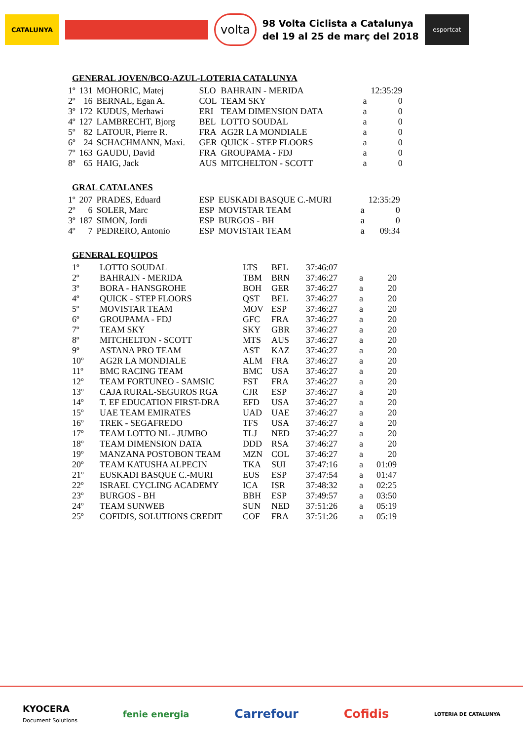CATALUNYA
volta
98 Volta Ciclista a Catalunya
del 19 al 25 de març del 2018
esportcat
GENERAL JOVEN/BCO-AZUL-LOTERIA CATALUNYA
| 1º | 131 | MOHORIC, Matej | SLO | BAHRAIN - MERIDA | | 12:35:29 |
| 2º | 16 | BERNAL, Egan A. | COL | TEAM SKY | a | 0 |
| 3º | 172 | KUDUS, Merhawi | ERI | TEAM DIMENSION DATA | a | 0 |
| 4º | 127 | LAMBRECHT, Bjorg | BEL | LOTTO SOUDAL | a | 0 |
| 5º | 82 | LATOUR, Pierre R. | FRA | AG2R LA MONDIALE | a | 0 |
| 6º | 24 | SCHACHMANN, Maxi. | GER | QUICK - STEP FLOORS | a | 0 |
| 7º | 163 | GAUDU, David | FRA | GROUPAMA - FDJ | a | 0 |
| 8º | 65 | HAIG, Jack | AUS | MITCHELTON - SCOTT | a | 0 |
GRAL CATALANES
| 1º | 207 | PRADES, Eduard | ESP | EUSKADI BASQUE C.-MURI | | 12:35:29 |
| 2º | 6 | SOLER, Marc | ESP | MOVISTAR TEAM | a | 0 |
| 3º | 187 | SIMON, Jordi | ESP | BURGOS - BH | a | 0 |
| 4º | 7 | PEDRERO, Antonio | ESP | MOVISTAR TEAM | a | 09:34 |
GENERAL EQUIPOS
| 1º | LOTTO SOUDAL | LTS | BEL | 37:46:07 | | |
| 2º | BAHRAIN - MERIDA | TBM | BRN | 37:46:27 | a | 20 |
| 3º | BORA - HANSGROHE | BOH | GER | 37:46:27 | a | 20 |
| 4º | QUICK - STEP FLOORS | QST | BEL | 37:46:27 | a | 20 |
| 5º | MOVISTAR TEAM | MOV | ESP | 37:46:27 | a | 20 |
| 6º | GROUPAMA - FDJ | GFC | FRA | 37:46:27 | a | 20 |
| 7º | TEAM SKY | SKY | GBR | 37:46:27 | a | 20 |
| 8º | MITCHELTON - SCOTT | MTS | AUS | 37:46:27 | a | 20 |
| 9º | ASTANA PRO TEAM | AST | KAZ | 37:46:27 | a | 20 |
| 10º | AG2R LA MONDIALE | ALM | FRA | 37:46:27 | a | 20 |
| 11º | BMC RACING TEAM | BMC | USA | 37:46:27 | a | 20 |
| 12º | TEAM FORTUNEO - SAMSIC | FST | FRA | 37:46:27 | a | 20 |
| 13º | CAJA RURAL-SEGUROS RGA | CJR | ESP | 37:46:27 | a | 20 |
| 14º | T. EF EDUCATION FIRST-DRA | EFD | USA | 37:46:27 | a | 20 |
| 15º | UAE TEAM EMIRATES | UAD | UAE | 37:46:27 | a | 20 |
| 16º | TREK - SEGAFREDO | TFS | USA | 37:46:27 | a | 20 |
| 17º | TEAM LOTTO NL - JUMBO | TLJ | NED | 37:46:27 | a | 20 |
| 18º | TEAM DIMENSION DATA | DDD | RSA | 37:46:27 | a | 20 |
| 19º | MANZANA POSTOBON TEAM | MZN | COL | 37:46:27 | a | 20 |
| 20º | TEAM KATUSHA ALPECIN | TKA | SUI | 37:47:16 | a | 01:09 |
| 21º | EUSKADI BASQUE C.-MURI | EUS | ESP | 37:47:54 | a | 01:47 |
| 22º | ISRAEL CYCLING ACADEMY | ICA | ISR | 37:48:32 | a | 02:25 |
| 23º | BURGOS - BH | BBH | ESP | 37:49:57 | a | 03:50 |
| 24º | TEAM SUNWEB | SUN | NED | 37:51:26 | a | 05:19 |
| 25º | COFIDIS, SOLUTIONS CREDIT | COF | FRA | 37:51:26 | a | 05:19 |
KYOCERA
Document Solutions fenie energia Carrefour Cofidis LOTERIA DE CATALUNYA